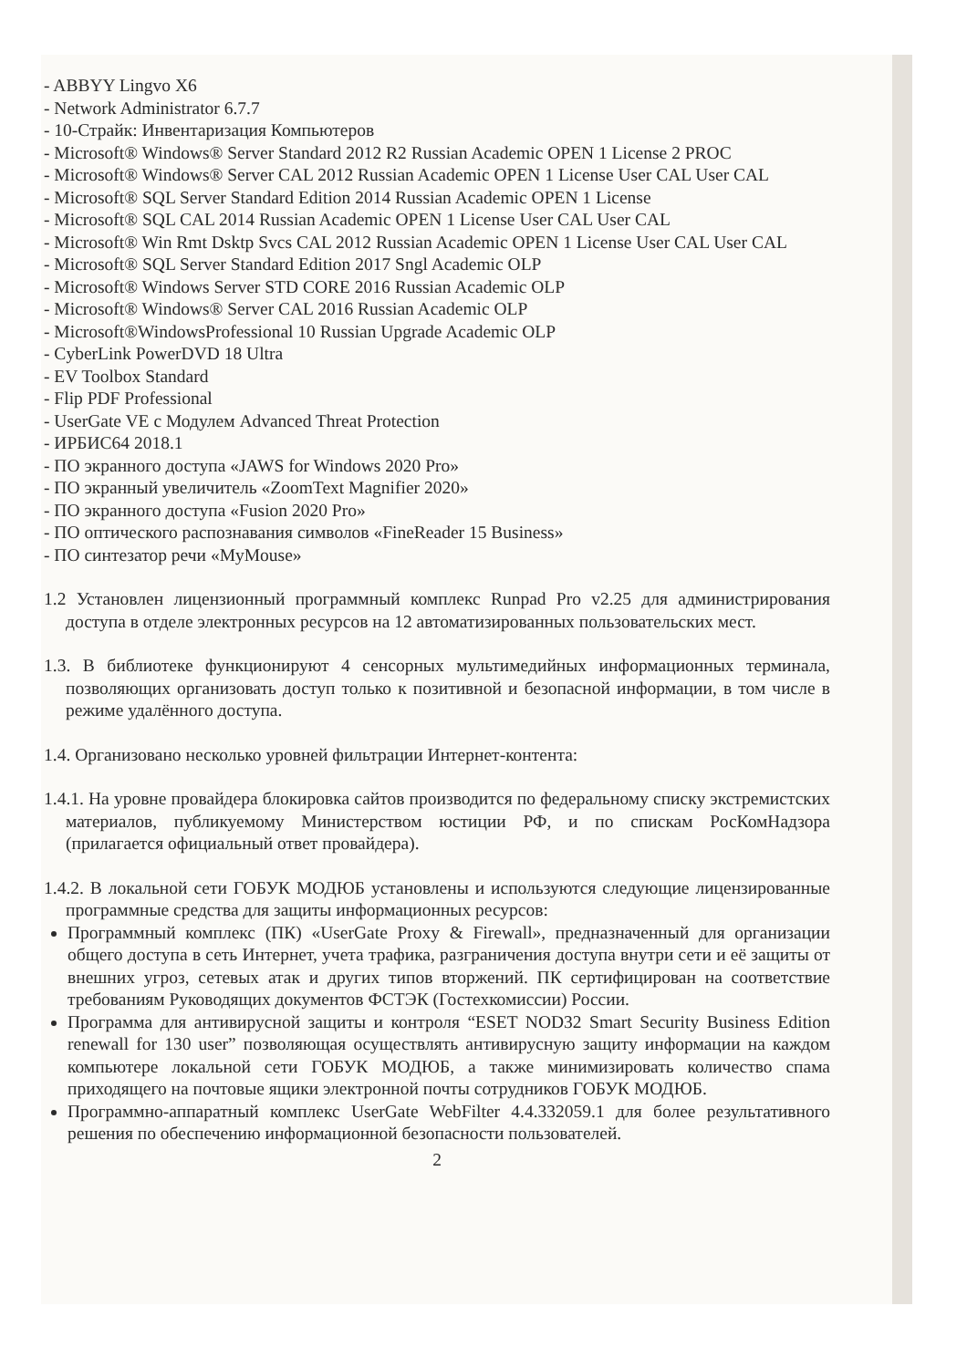- ABBYY Lingvo X6
- Network Administrator 6.7.7
- 10-Страйк: Инвентаризация Компьютеров
- Microsoft® Windows® Server Standard 2012 R2 Russian Academic OPEN 1 License 2 PROC
- Microsoft® Windows® Server CAL 2012 Russian Academic OPEN 1 License User CAL User CAL
- Microsoft® SQL Server Standard Edition 2014 Russian Academic OPEN 1 License
- Microsoft® SQL CAL 2014 Russian Academic OPEN 1 License User CAL User CAL
- Microsoft® Win Rmt Dsktp Svcs CAL 2012 Russian Academic OPEN 1 License User CAL User CAL
- Microsoft® SQL Server Standard Edition 2017 Sngl Academic OLP
- Microsoft® Windows Server STD CORE 2016 Russian Academic OLP
- Microsoft® Windows® Server CAL 2016 Russian Academic OLP
- Microsoft®WindowsProfessional 10 Russian Upgrade Academic OLP
- CyberLink PowerDVD 18 Ultra
- EV Toolbox Standard
- Flip PDF Professional
- UserGate VE с Модулем Advanced Threat Protection
- ИРБИС64 2018.1
- ПО экранного доступа «JAWS for Windows 2020 Pro»
- ПО экранный увеличитель «ZoomText Magnifier 2020»
- ПО экранного доступа «Fusion 2020 Pro»
- ПО оптического распознавания символов «FineReader 15 Business»
- ПО синтезатор речи «MyMouse»
1.2 Установлен лицензионный программный комплекс Runpad Pro v2.25 для администрирования доступа в отделе электронных ресурсов на 12 автоматизированных пользовательских мест.
1.3. В библиотеке функционируют 4 сенсорных мультимедийных информационных терминала, позволяющих организовать доступ только к позитивной и безопасной информации, в том числе в режиме удалённого доступа.
1.4. Организовано несколько уровней фильтрации Интернет-контента:
1.4.1. На уровне провайдера блокировка сайтов производится по федеральному списку экстремистских материалов, публикуемому Министерством юстиции РФ, и по спискам РосКомНадзора (прилагается официальный ответ провайдера).
1.4.2. В локальной сети ГОБУК МОДЮБ установлены и используются следующие лицензированные программные средства для защиты информационных ресурсов:
Программный комплекс (ПК) «UserGate Proxy & Firewall», предназначенный для организации общего доступа в сеть Интернет, учета трафика, разграничения доступа внутри сети и её защиты от внешних угроз, сетевых атак и других типов вторжений. ПК сертифицирован на соответствие требованиям Руководящих документов ФСТЭК (Гостехкомиссии) России.
Программа для антивирусной защиты и контроля “ESET NOD32 Smart Security Business Edition renewall for 130 user” позволяющая осуществлять антивирусную защиту информации на каждом компьютере локальной сети ГОБУК МОДЮБ, а также минимизировать количество спама приходящего на почтовые ящики электронной почты сотрудников ГОБУК МОДЮБ.
Программно-аппаратный комплекс UserGate WebFilter 4.4.332059.1 для более результативного решения по обеспечению информационной безопасности пользователей.
2